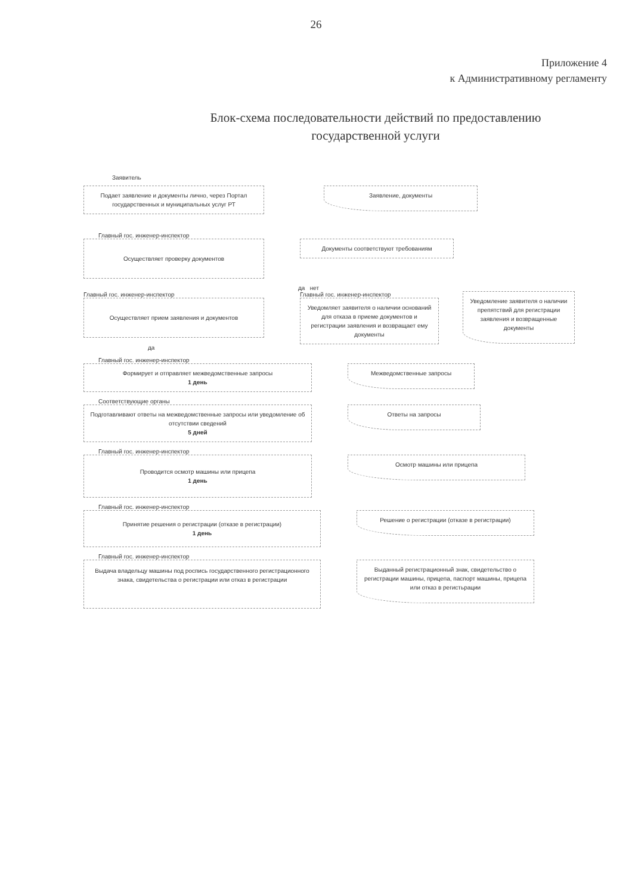26
Приложение 4
к Административному регламенту
Блок-схема последовательности действий по предоставлению
государственной услуги
Заявитель
Подает заявление и документы лично, через Портал государственных и муниципальных услуг РТ
Заявление, документы
Главный гос. инженер-инспектор
Осуществляет проверку документов
Документы соответствуют требованиям
да нет
Главный гос. инженер-инспектор
Осуществляет прием заявления и документов
Главный гос. инженер-инспектор
Уведомляет заявителя о наличии оснований для отказа в приеме документов и регистрации заявления и возвращает ему документы
Уведомление заявителя о наличии препятствий для регистрации заявления и возвращенные документы
да
Главный гос. инженер-инспектор
Формирует и отправляет межведомственные запросы
1 день
Межведомственные запросы
Соответствующие органы
Подготавливают ответы на межведомственные запросы или уведомление об отсутствии сведений
5 дней
Ответы на запросы
Главный гос. инженер-инспектор
Проводится осмотр машины или прицепа
1 день
Осмотр машины или прицепа
Главный гос. инженер-инспектор
Принятие решения о регистрации (отказе в регистрации)
1 день
Решение о регистрации (отказе в регистрации)
Главный гос. инженер-инспектор
Выдача владельцу машины под роспись государственного регистрационного знака, свидетельства о регистрации или отказ в регистрации
Выданный регистрационный знак, свидетельство о регистрации машины, прицепа, паспорт машины, прицепа или отказ в регистьрации